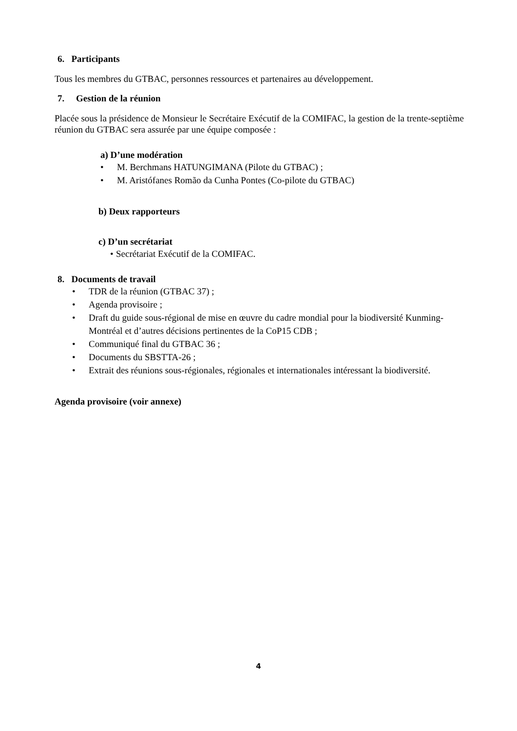6. Participants
Tous les membres du GTBAC, personnes ressources et partenaires au développement.
7. Gestion de la réunion
Placée sous la présidence de Monsieur le Secrétaire Exécutif de la COMIFAC, la gestion de la trente-septième réunion du GTBAC sera assurée par une équipe composée :
a) D’une modération
• M. Berchmans HATUNGIMANA (Pilote du GTBAC) ;
• M. Aristófanes Romão da Cunha Pontes (Co-pilote du GTBAC)
b) Deux rapporteurs
c) D’un secrétariat
• Secrétariat Exécutif de la COMIFAC.
8. Documents de travail
• TDR de la réunion (GTBAC 37) ;
• Agenda provisoire ;
• Draft du guide sous-régional de mise en œuvre du cadre mondial pour la biodiversité Kunming-Montréal et d’autres décisions pertinentes de la CoP15 CDB ;
• Communiqué final du GTBAC 36 ;
• Documents du SBSTTA-26 ;
• Extrait des réunions sous-régionales, régionales et internationales intéressant la biodiversité.
Agenda provisoire (voir annexe)
4